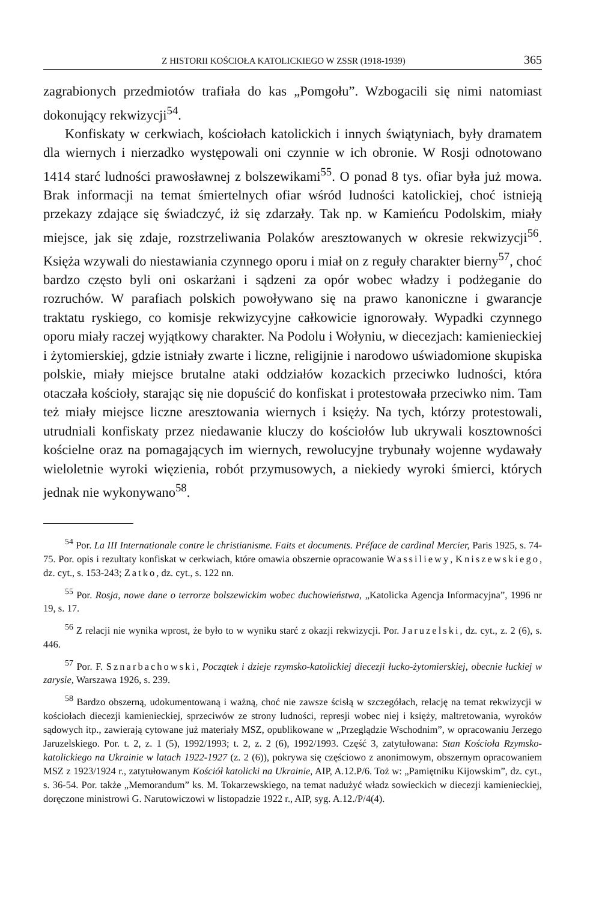Z HISTORII KOŚCIOŁA KATOLICKIEGO W ZSSR (1918-1939) 365
zagrabionych przedmiotów trafiała do kas „Pomgołu”. Wzbogacili się nimi natomiast dokonujący rekwizycji<sup>54</sup>.
Konfiskaty w cerkwiach, kościołach katolickich i innych świątyniach, były dramatem dla wiernych i nierzadko występowali oni czynnie w ich obronie. W Rosji odnotowano 1414 starć ludności prawosławnej z bolszewikami<sup>55</sup>. O ponad 8 tys. ofiar była już mowa. Brak informacji na temat śmiertelnych ofiar wśród ludności katolickiej, choć istnieją przekazy zdające się świadczyć, iż się zdarzały. Tak np. w Kamieńcu Podolskim, miały miejsce, jak się zdaje, rozstrzeliwania Polaków aresztowanych w okresie rekwizycji<sup>56</sup>. Księża wzywali do niestawiania czynnego oporu i miał on z reguły charakter bierny<sup>57</sup>, choć bardzo często byli oni oskarżani i sądzeni za opór wobec władzy i podżeganie do rozruchów. W parafiach polskich powoływano się na prawo kanoniczne i gwarancje traktatu ryskiego, co komisje rekwizycyjne całkowicie ignorowały. Wypadki czynnego oporu miały raczej wyjątkowy charakter. Na Podolu i Wołyniu, w diecezjach: kamienieckiej i żytomierskiej, gdzie istniały zwarte i liczne, religijnie i narodowo uświadomione skupiska polskie, miały miejsce brutalne ataki oddziałów kozackich przeciwko ludności, która otaczała kościoły, starając się nie dopuścić do konfiskat i protestowała przeciwko nim. Tam też miały miejsce liczne aresztowania wiernych i księży. Na tych, którzy protestowali, utrudniali konfiskaty przez niedawanie kluczy do kościołów lub ukrywali kosztowności kościelne oraz na pomagających im wiernych, rewolucyjne trybunały wojenne wydawały wieloletnie wyroki więzienia, robót przymusowych, a niekiedy wyroki śmierci, których jednak nie wykonywano<sup>58</sup>.
<sup>54</sup> Por. La III Internationale contre le christianisme. Faits et documents. Préface de cardinal Mercier, Paris 1925, s. 74-75. Por. opis i rezultaty konfiskat w cerkwiach, które omawia obszernie opracowanie Wassiliewy, Kniszewskiego, dz. cyt., s. 153-243; Zatko, dz. cyt., s. 122 nn.
<sup>55</sup> Por. Rosja, nowe dane o terrorze bolszewickim wobec duchowieństwa, „Katolicka Agencja Informacyjna”, 1996 nr 19, s. 17.
<sup>56</sup> Z relacji nie wynika wprost, że było to w wyniku starć z okazji rekwizycji. Por. Jaruzelski, dz. cyt., z. 2 (6), s. 446.
<sup>57</sup> Por. F. Sznarbachowski, Początek i dzieje rzymsko-katolickiej diecezji łucko-żytomierskiej, obecnie łuckiej w zarysie, Warszawa 1926, s. 239.
<sup>58</sup> Bardzo obszerną, udokumentowaną i ważną, choć nie zawsze ścisłą w szczegółach, relację na temat rekwizycji w kościołach diecezji kamienieckiej, sprzeciwów ze strony ludności, represji wobec niej i księży, maltretowania, wyroków sądowych itp., zawierają cytowane już materiały MSZ, opublikowane w „Przeglądzie Wschodnim”, w opracowaniu Jerzego Jaruzelskiego. Por. t. 2, z. 1 (5), 1992/1993; t. 2, z. 2 (6), 1992/1993. Część 3, zatytułowana: Stan Kościoła Rzymsko-katolickiego na Ukrainie w latach 1922-1927 (z. 2 (6)), pokrywa się częściowo z anonimowym, obszernym opracowaniem MSZ z 1923/1924 r., zatytułowanym Kościół katolicki na Ukrainie, AIP, A.12.P/6. Toż w: „Pamiętniku Kijowskim”, dz. cyt., s. 36-54. Por. także „Memorandum” ks. M. Tokarzewskiego, na temat nadużyć władz sowieckich w diecezji kamienieckiej, doręczone ministrowi G. Narutowiczowi w listopadzie 1922 r., AIP, syg. A.12./P/4(4).